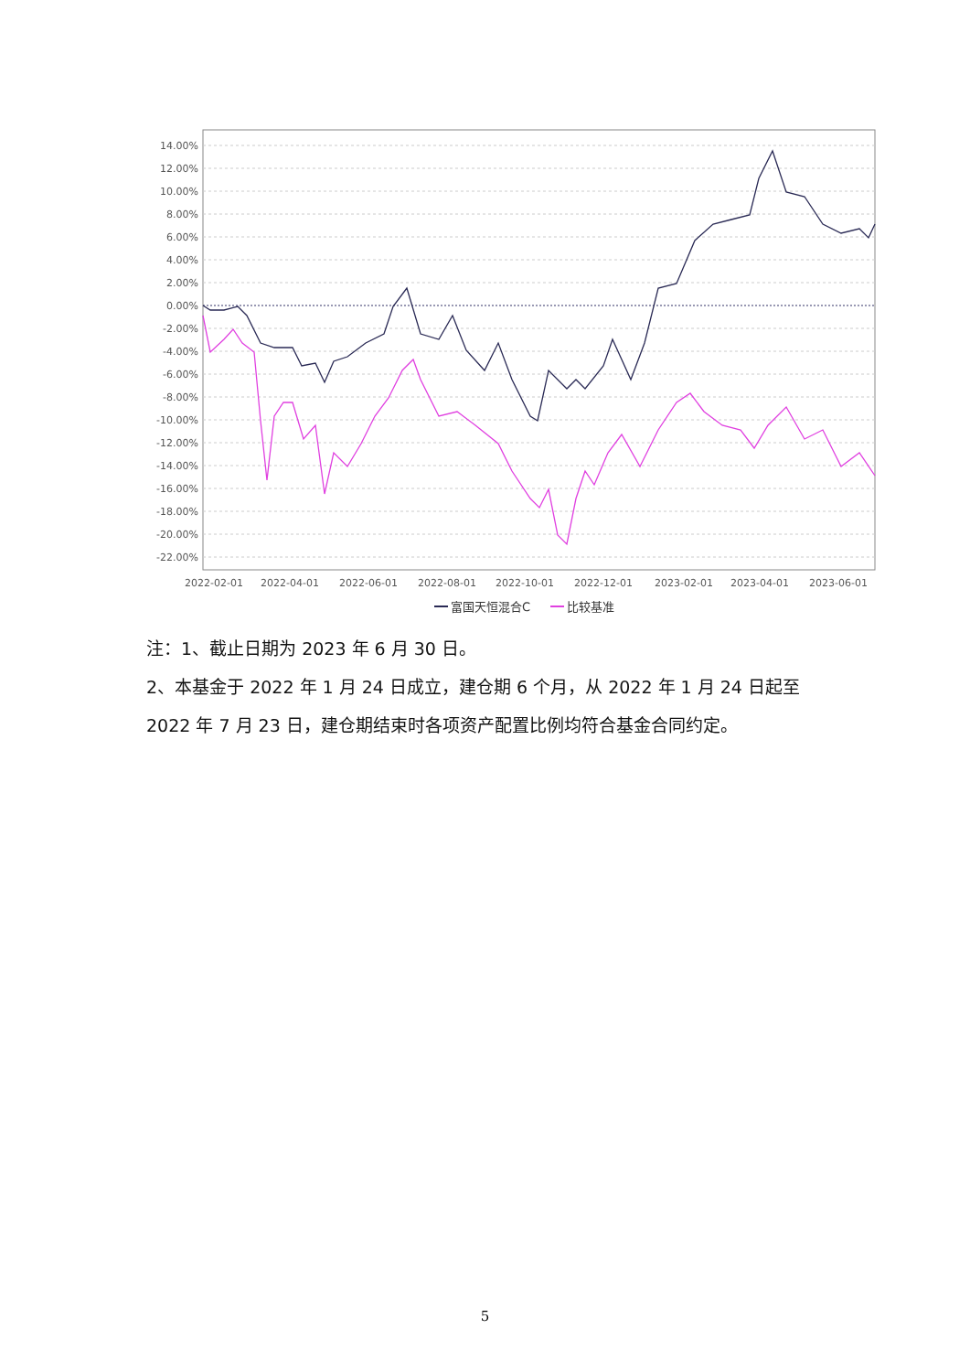14.00%
12.00%
10.00%
8.00%
6.00%
4.00%
2.00%
0.00%
-2.00%
-4.00%
-6.00%
-8.00%
-10.00%
-12.00%
-14.00%
-16.00%
-18.00%
-20.00%
-22.00%
2022-02-01
2022-04-01
2022-06-01
2022-08-01
2022-10-01
2022-12-01
2023-02-01
2023-04-01
2023-06-01
富国天恒混合C
比较基准
注：1、截止日期为 2023 年 6 月 30 日。
2、本基金于 2022 年 1 月 24 日成立，建仓期 6 个月，从 2022 年 1 月 24 日起至 2022 年 7 月 23 日，建仓期结束时各项资产配置比例均符合基金合同约定。
5